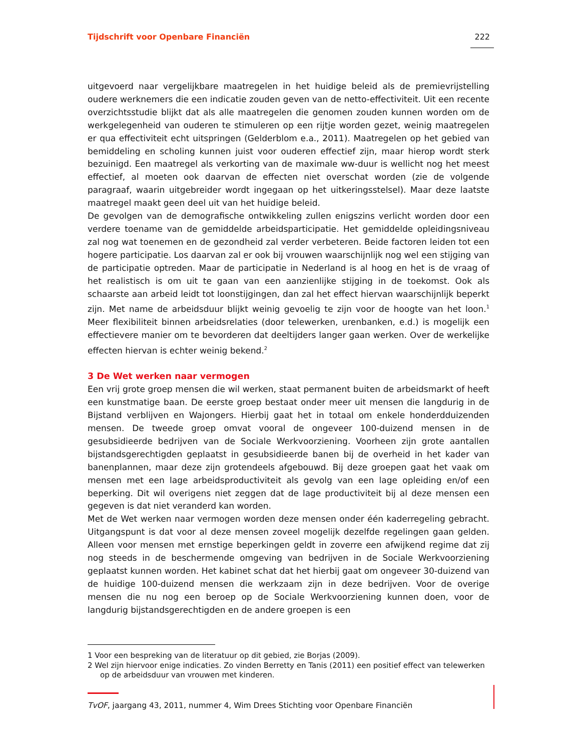Tijdschrift voor Openbare Financiën 222
uitgevoerd naar vergelijkbare maatregelen in het huidige beleid als de premievrijstelling oudere werknemers die een indicatie zouden geven van de netto-effectiviteit. Uit een recente overzichtsstudie blijkt dat als alle maatregelen die genomen zouden kunnen worden om de werkgelegenheid van ouderen te stimuleren op een rijtje worden gezet, weinig maatregelen er qua effectiviteit echt uitspringen (Gelderblom e.a., 2011). Maatregelen op het gebied van bemiddeling en scholing kunnen juist voor ouderen effectief zijn, maar hierop wordt sterk bezuinigd. Een maatregel als verkorting van de maximale ww-duur is wellicht nog het meest effectief, al moeten ook daarvan de effecten niet overschat worden (zie de volgende paragraaf, waarin uitgebreider wordt ingegaan op het uitkeringsstelsel). Maar deze laatste maatregel maakt geen deel uit van het huidige beleid.
De gevolgen van de demografische ontwikkeling zullen enigszins verlicht worden door een verdere toename van de gemiddelde arbeidsparticipatie. Het gemiddelde opleidingsniveau zal nog wat toenemen en de gezondheid zal verder verbeteren. Beide factoren leiden tot een hogere participatie. Los daarvan zal er ook bij vrouwen waarschijnlijk nog wel een stijging van de participatie optreden. Maar de participatie in Nederland is al hoog en het is de vraag of het realistisch is om uit te gaan van een aanzienlijke stijging in de toekomst. Ook als schaarste aan arbeid leidt tot loonstijgingen, dan zal het effect hiervan waarschijnlijk beperkt zijn. Met name de arbeidsduur blijkt weinig gevoelig te zijn voor de hoogte van het loon.<sup>1</sup> Meer flexibiliteit binnen arbeidsrelaties (door telewerken, urenbanken, e.d.) is mogelijk een effectievere manier om te bevorderen dat deeltijders langer gaan werken. Over de werkelijke effecten hiervan is echter weinig bekend.<sup>2</sup>
3 De Wet werken naar vermogen
Een vrij grote groep mensen die wil werken, staat permanent buiten de arbeidsmarkt of heeft een kunstmatige baan. De eerste groep bestaat onder meer uit mensen die langdurig in de Bijstand verblijven en Wajongers. Hierbij gaat het in totaal om enkele honderdduizenden mensen. De tweede groep omvat vooral de ongeveer 100-duizend mensen in de gesubsidieerde bedrijven van de Sociale Werkvoorziening. Voorheen zijn grote aantallen bijstandsgerechtigden geplaatst in gesubsidieerde banen bij de overheid in het kader van banenplannen, maar deze zijn grotendeels afgebouwd. Bij deze groepen gaat het vaak om mensen met een lage arbeidsproductiviteit als gevolg van een lage opleiding en/of een beperking. Dit wil overigens niet zeggen dat de lage productiviteit bij al deze mensen een gegeven is dat niet veranderd kan worden.
Met de Wet werken naar vermogen worden deze mensen onder één kaderregeling gebracht. Uitgangspunt is dat voor al deze mensen zoveel mogelijk dezelfde regelingen gaan gelden. Alleen voor mensen met ernstige beperkingen geldt in zoverre een afwijkend regime dat zij nog steeds in de beschermende omgeving van bedrijven in de Sociale Werkvoorziening geplaatst kunnen worden. Het kabinet schat dat het hierbij gaat om ongeveer 30-duizend van de huidige 100-duizend mensen die werkzaam zijn in deze bedrijven. Voor de overige mensen die nu nog een beroep op de Sociale Werkvoorziening kunnen doen, voor de langdurig bijstandsgerechtigden en de andere groepen is een
1 Voor een bespreking van de literatuur op dit gebied, zie Borjas (2009).
2 Wel zijn hiervoor enige indicaties. Zo vinden Berretty en Tanis (2011) een positief effect van telewerken op de arbeidsduur van vrouwen met kinderen.
TvOF, jaargang 43, 2011, nummer 4, Wim Drees Stichting voor Openbare Financiën